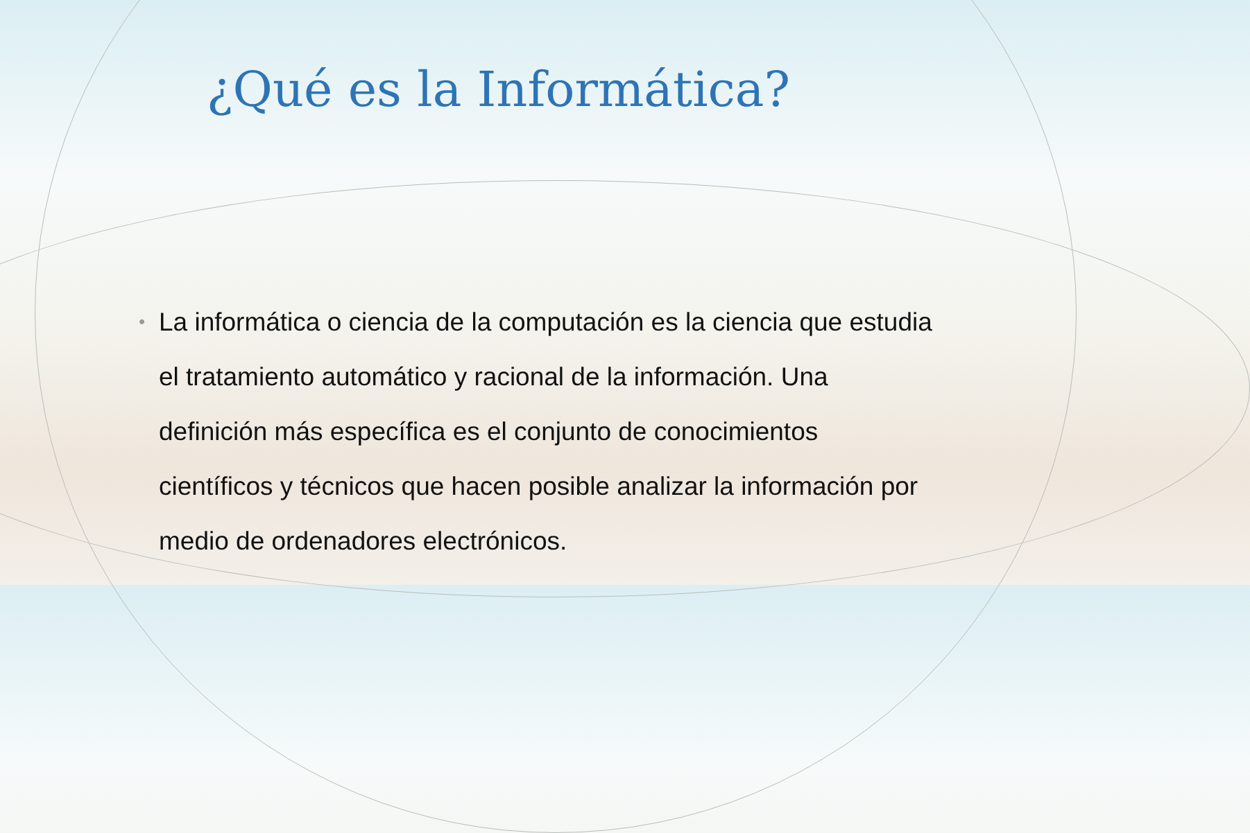¿Qué es la Informática?
•
La informática o ciencia de la computación es la ciencia que estudia el tratamiento automático y racional de la información. Una definición más específica es el conjunto de conocimientos científicos y técnicos que hacen posible analizar la información por medio de ordenadores electrónicos.